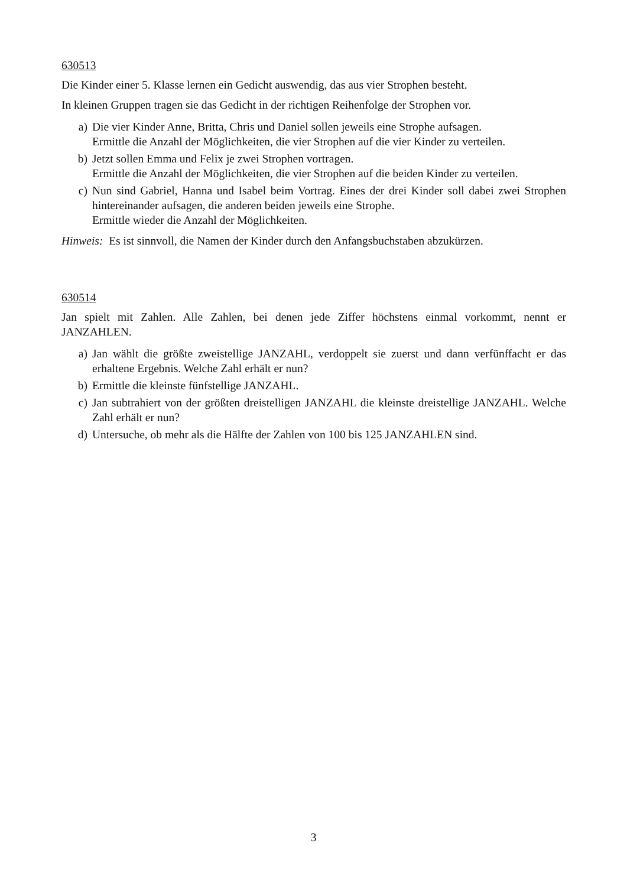630513
Die Kinder einer 5. Klasse lernen ein Gedicht auswendig, das aus vier Strophen besteht.
In kleinen Gruppen tragen sie das Gedicht in der richtigen Reihenfolge der Strophen vor.
a) Die vier Kinder Anne, Britta, Chris und Daniel sollen jeweils eine Strophe aufsagen.
Ermittle die Anzahl der Möglichkeiten, die vier Strophen auf die vier Kinder zu verteilen.
b) Jetzt sollen Emma und Felix je zwei Strophen vortragen.
Ermittle die Anzahl der Möglichkeiten, die vier Strophen auf die beiden Kinder zu verteilen.
c) Nun sind Gabriel, Hanna und Isabel beim Vortrag. Eines der drei Kinder soll dabei zwei Strophen hintereinander aufsagen, die anderen beiden jeweils eine Strophe.
Ermittle wieder die Anzahl der Möglichkeiten.
Hinweis: Es ist sinnvoll, die Namen der Kinder durch den Anfangsbuchstaben abzukürzen.
630514
Jan spielt mit Zahlen. Alle Zahlen, bei denen jede Ziffer höchstens einmal vorkommt, nennt er JANZAHLEN.
a) Jan wählt die größte zweistellige JANZAHL, verdoppelt sie zuerst und dann verfünffacht er das erhaltene Ergebnis. Welche Zahl erhält er nun?
b) Ermittle die kleinste fünfstellige JANZAHL.
c) Jan subtrahiert von der größten dreistelligen JANZAHL die kleinste dreistellige JANZAHL. Welche Zahl erhält er nun?
d) Untersuche, ob mehr als die Hälfte der Zahlen von 100 bis 125 JANZAHLEN sind.
3